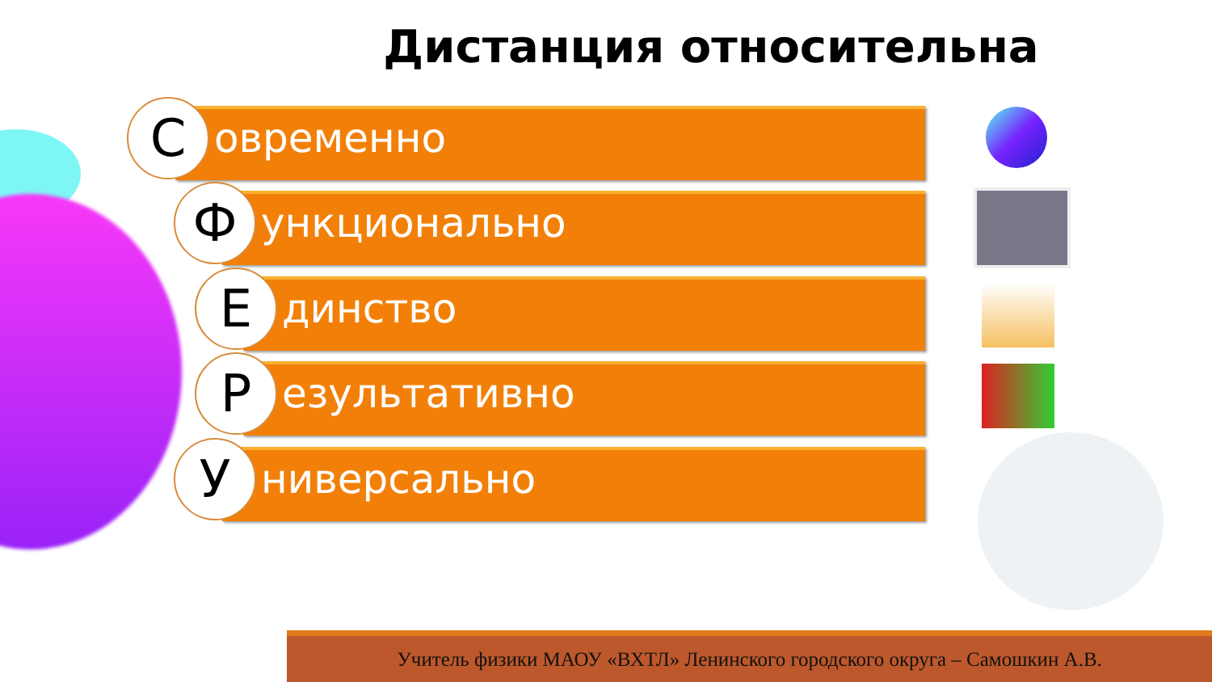Дистанция относительна
С
овременно
Ф
ункционально
Е
динство
Р
езультативно
У
ниверсально
Учитель физики МАОУ «ВХТЛ» Ленинского городского округа – Самошкин А.В.